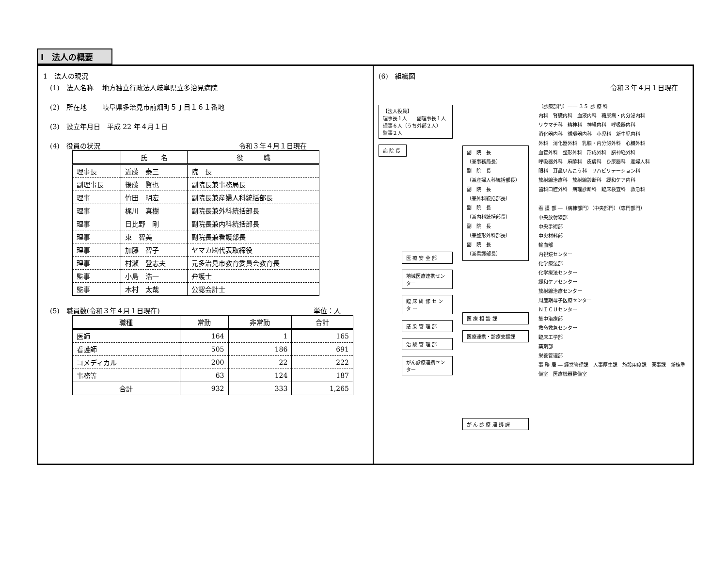Ⅰ　法人の概要
1　法人の現況
(1)　法人名称　 地方独立行政法人岐阜県立多治見病院
(2)　所在地　　 岐阜県多治見市前畑町５丁目１６１番地
(3)　設立年月日　平成 22 年４月１日
(4)　役員の状況 令和３年４月１日現在
| | 氏 名 | 役 職 |
| --- | --- | --- |
| 理事長 | 近藤 泰三 | 院 長 |
| 副理事長 | 後藤 賢也 | 副院長兼事務局長 |
| 理事 | 竹田 明宏 | 副院長兼産婦人科統括部長 |
| 理事 | 梶川 真樹 | 副院長兼外科統括部長 |
| 理事 | 日比野 剛 | 副院長兼内科統括部長 |
| 理事 | 東 智美 | 副院長兼看護部長 |
| 理事 | 加藤 智子 | ヤマカ㈱代表取締役 |
| 理事 | 村瀬 登志夫 | 元多治見市教育委員会教育長 |
| 監事 | 小島 浩一 | 弁護士 |
| 監事 | 木村 太哉 | 公認会計士 |
(5)　職員数(令和３年４月１日現在) 単位：人
| 職種 | 常勤 | 非常勤 | 合計 |
| --- | --- | --- | --- |
| 医師 | 164 | 1 | 165 |
| 看護師 | 505 | 186 | 691 |
| コメディカル | 200 | 22 | 222 |
| 事務等 | 63 | 124 | 187 |
| 合計 | 932 | 333 | 1,265 |
(6)　組織図
令和３年４月１日現在
【法人役員】
理事長１人　　副理事長１人
理事６人（うち外部２人）
監事２人
病 院 長
医 療 安 全 部
地域医療連携センター
臨 床 研 修 セ ン タ ー
感 染 管 理 部
治 験 管 理 部
がん診療連携センター
副　院　長
（兼事務局長）
副　院　長
（兼産婦人科統括部長）
副　院　長
（兼外科統括部長）
副　院　長
（兼内科統括部長）
副　院　長
（兼整形外科部長）
副　院　長
（兼看護部長）
医 療 相 談 課
医療連携・診療支援課
が ん 診 療 連 携 課
（診療部門）―― ３５ 診 療 科
内科　腎臓内科　血液内科　糖尿病・内分泌内科
リウマチ科　精神科　神経内科　呼吸器内科
消化器内科　循環器内科　小児科　新生児内科
外科　消化器外科　乳腺・内分泌外科　心臓外科
血管外科　整形外科　形成外科　脳神経外科
呼吸器外科　麻酔科　皮膚科　ひ尿器科　産婦人科
眼科　耳鼻いんこう科　リハビリテーション科
放射線治療科　放射線診断科　緩和ケア内科
歯科口腔外科　病理診断科　臨床検査科　救急科
看 護 部 ―（病棟部門）（中央部門）（専門部門）
中央放射線部
中央手術部
中央材料部
輸血部
内視鏡センター
化学療法部
化学療法センター
緩和ケアセンター
放射線治療センター
周産期母子医療センター
ＮＩＣＵセンター
集中治療部
救命救急センター
臨床工学部
薬剤部
栄養管理部
事 務 局 ― 経営管理課　人事厚生課　施設用度課　医事課　新棟準備室　医療機器整備室